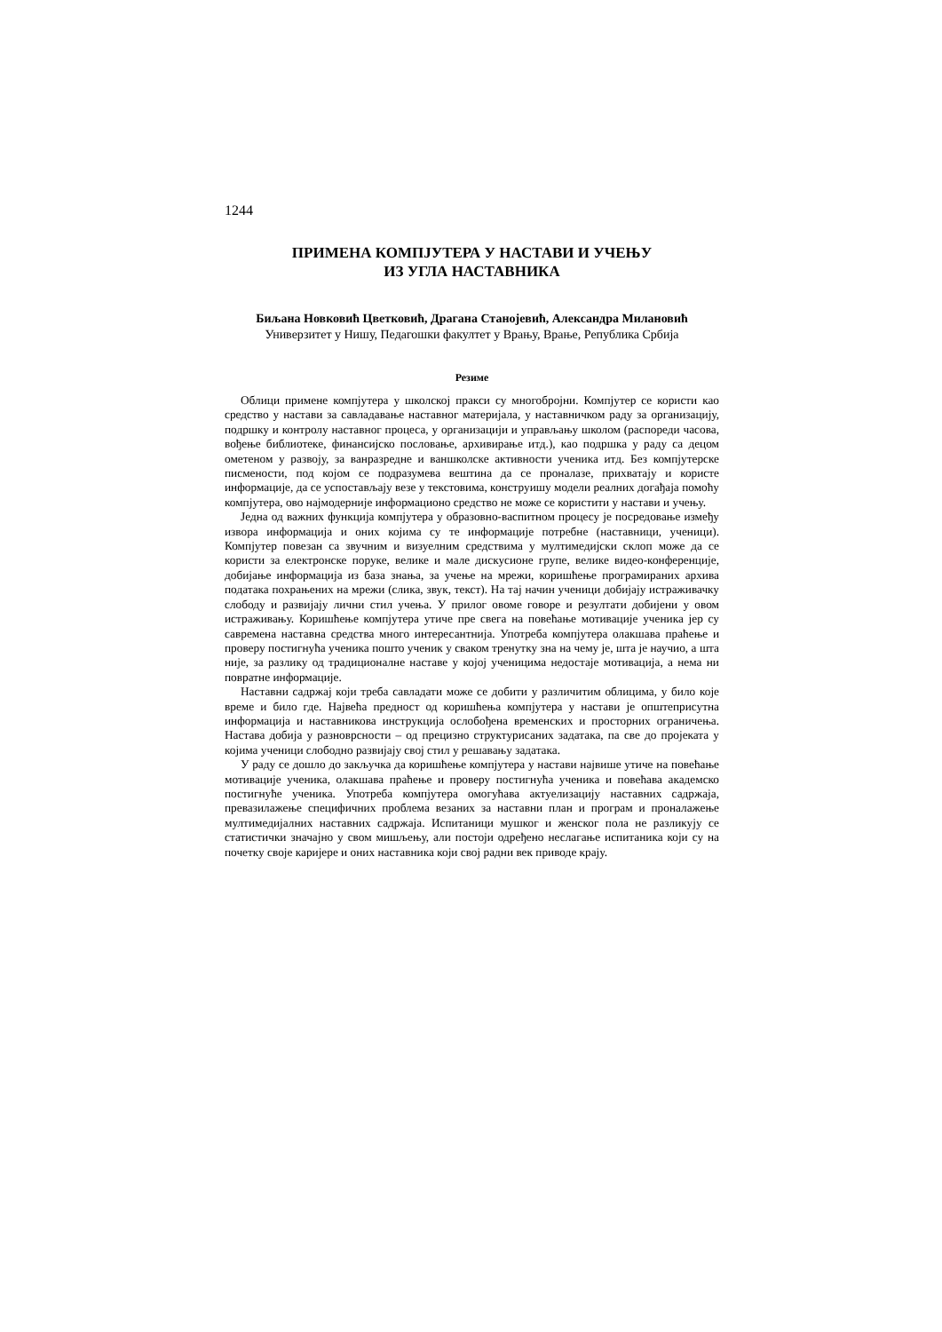1244
ПРИМЕНА КОМПЈУТЕРА У НАСТАВИ И УЧЕЊУ
ИЗ УГЛА НАСТАВНИКА
Биљана Новковић Цветковић, Драгана Станојевић, Александра Милановић
Универзитет у Нишу, Педагошки факултет у Врању, Врање, Република Србија
Резиме
Облици примене компјутера у школској пракси су многобројни. Компјутер се користи као средство у настави за савладавање наставног материјала, у наставничком раду за организацију, подршку и контролу наставног процеса, у организацији и управљању школом (распореди часова, вођење библиотеке, финансијско пословање, архивирање итд.), као подршка у раду са децом ометеном у развоју, за ванразредне и ваншколске активности ученика итд. Без компјутерске писмености, под којом се подразумева вештина да се проналазе, прихватају и користе информације, да се успостављају везе у текстовима, конструишу модели реалних догађаја помоћу компјутера, ово најмодерније информационо средство не може се користити у настави и учењу.
Једна од важних функција компјутера у образовно-васпитном процесу је посредовање између извора информација и оних којима су те информације потребне (наставници, ученици). Компјутер повезан са звучним и визуелним средствима у мултимедијски склоп може да се користи за електронске поруке, велике и мале дискусионе групе, велике видео-конференције, добијање информација из база знања, за учење на мрежи, коришћење програмираних архива података похрањених на мрежи (слика, звук, текст). На тај начин ученици добијају истраживачку слободу и развијају лични стил учења. У прилог овоме говоре и резултати добијени у овом истраживању. Коришћење компјутера утиче пре свега на повећање мотивације ученика јер су савремена наставна средства много интересантнија. Употреба компјутера олакшава праћење и проверу постигнућа ученика пошто ученик у сваком тренутку зна на чему је, шта је научио, а шта није, за разлику од традиционалне наставе у којој ученицима недостаје мотивација, а нема ни повратне информације.
Наставни садржај који треба савладати може се добити у различитим облицима, у било које време и било где. Највећа предност од коришћења компјутера у настави је општеприсутна информација и наставникова инструкција ослобођена временских и просторних ограничења. Настава добија у разноврсности – од прецизно структурисаних задатака, па све до пројеката у којима ученици слободно развијају свој стил у решавању задатака.
У раду се дошло до закључка да коришћење компјутера у настави највише утиче на повећање мотивације ученика, олакшава праћење и проверу постигнућа ученика и повећава академско постигнуће ученика. Употреба компјутера омогућава актуелизацију наставних садржаја, превазилажење специфичних проблема везаних за наставни план и програм и проналажење мултимедијалних наставних садржаја. Испитаници мушког и женског пола не разликују се статистички значајно у свом мишљењу, али постоји одређено неслагање испитаника који су на почетку своје каријере и оних наставника који свој радни век приводе крају.